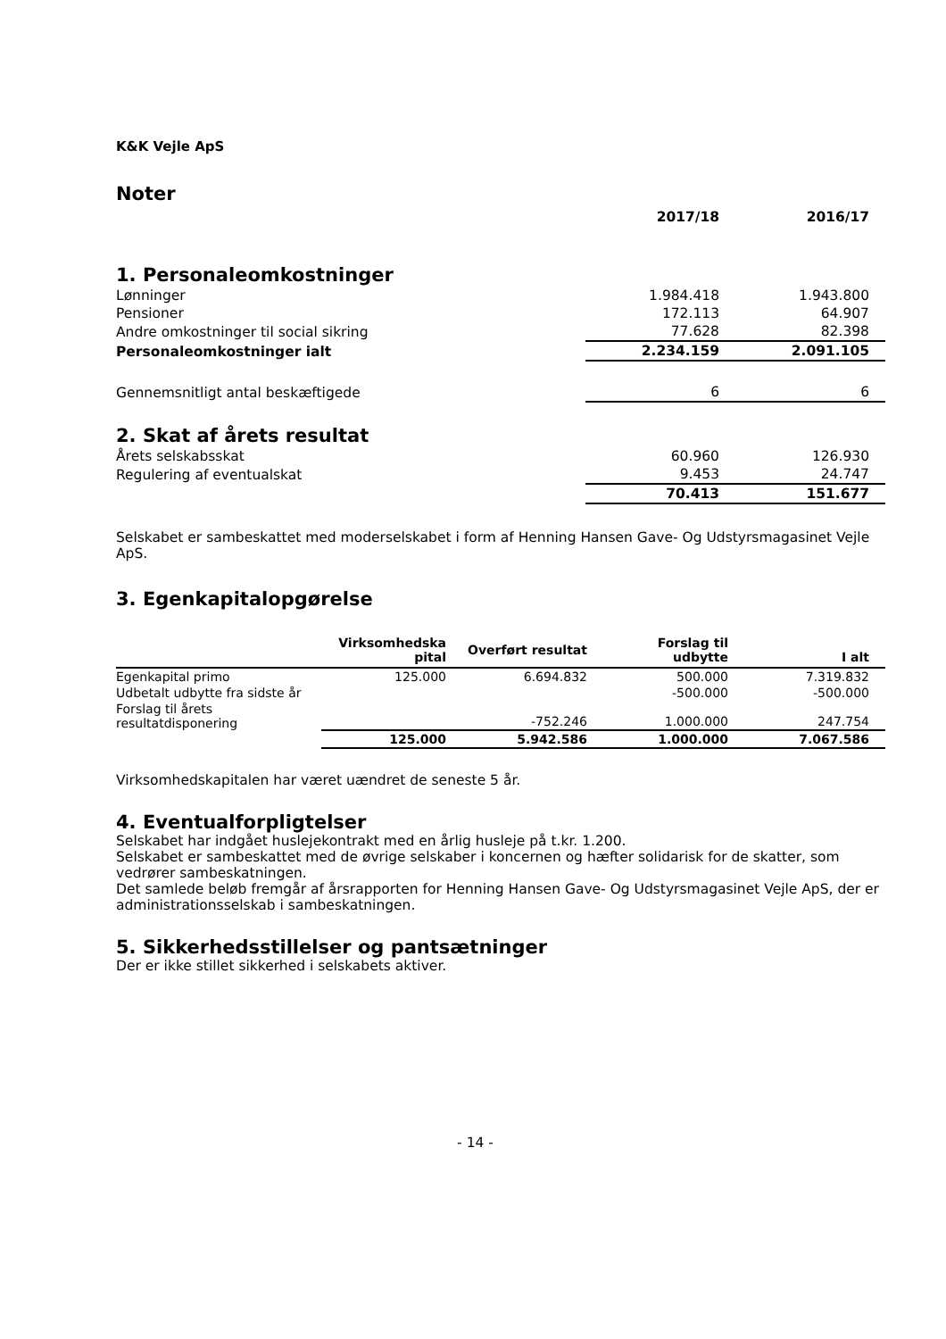K&K Vejle ApS
Noter
| | 2017/18 | 2016/17 |
| --- | --- | --- |
| 1. Personaleomkostninger | | |
| Lønninger | 1.984.418 | 1.943.800 |
| Pensioner | 172.113 | 64.907 |
| Andre omkostninger til social sikring | 77.628 | 82.398 |
| Personaleomkostninger ialt | 2.234.159 | 2.091.105 |
| Gennemsnitligt antal beskæftigede | 6 | 6 |
| 2. Skat af årets resultat | | |
| Årets selskabsskat | 60.960 | 126.930 |
| Regulering af eventualskat | 9.453 | 24.747 |
| | 70.413 | 151.677 |
Selskabet er sambeskattet med moderselskabet i form af Henning Hansen Gave- Og Udstyrsmagasinet Vejle ApS.
3. Egenkapitalopgørelse
| | Virksomhedska pital | Overført resultat | Forslag til udbytte | I alt |
| --- | --- | --- | --- | --- |
| Egenkapital primo | 125.000 | 6.694.832 | 500.000 | 7.319.832 |
| Udbetalt udbytte fra sidste år | | | -500.000 | -500.000 |
| Forslag til årets resultatdisponering | | -752.246 | 1.000.000 | 247.754 |
| | 125.000 | 5.942.586 | 1.000.000 | 7.067.586 |
Virksomhedskapitalen har været uændret de seneste 5 år.
4. Eventualforpligtelser
Selskabet har indgået huslejekontrakt med en årlig husleje på t.kr. 1.200.
Selskabet er sambeskattet med de øvrige selskaber i koncernen og hæfter solidarisk for de skatter, som vedrører sambeskatningen.
Det samlede beløb fremgår af årsrapporten for Henning Hansen Gave- Og Udstyrsmagasinet Vejle ApS, der er administrationsselskab i sambeskatningen.
5. Sikkerhedsstillelser og pantsætninger
Der er ikke stillet sikkerhed i selskabets aktiver.
- 14 -